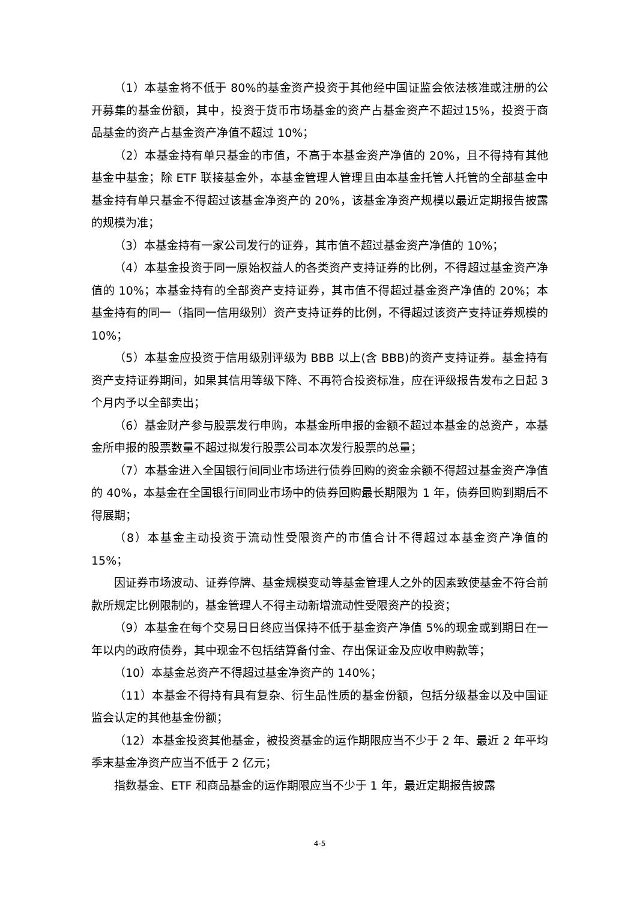（1）本基金将不低于 80%的基金资产投资于其他经中国证监会依法核准或注册的公开募集的基金份额，其中，投资于货币市场基金的资产占基金资产不超过15%，投资于商品基金的资产占基金资产净值不超过 10%；
（2）本基金持有单只基金的市值，不高于本基金资产净值的 20%，且不得持有其他基金中基金；除 ETF 联接基金外，本基金管理人管理且由本基金托管人托管的全部基金中基金持有单只基金不得超过该基金净资产的 20%，该基金净资产规模以最近定期报告披露的规模为准；
（3）本基金持有一家公司发行的证券，其市值不超过基金资产净值的 10%；
（4）本基金投资于同一原始权益人的各类资产支持证券的比例，不得超过基金资产净值的 10%；本基金持有的全部资产支持证券，其市值不得超过基金资产净值的 20%；本基金持有的同一（指同一信用级别）资产支持证券的比例，不得超过该资产支持证券规模的 10%；
（5）本基金应投资于信用级别评级为 BBB 以上(含 BBB)的资产支持证券。基金持有资产支持证券期间，如果其信用等级下降、不再符合投资标准，应在评级报告发布之日起 3 个月内予以全部卖出；
（6）基金财产参与股票发行申购，本基金所申报的金额不超过本基金的总资产，本基金所申报的股票数量不超过拟发行股票公司本次发行股票的总量；
（7）本基金进入全国银行间同业市场进行债券回购的资金余额不得超过基金资产净值的 40%，本基金在全国银行间同业市场中的债券回购最长期限为 1 年，债券回购到期后不得展期；
（8）本基金主动投资于流动性受限资产的市值合计不得超过本基金资产净值的 15%；
因证券市场波动、证券停牌、基金规模变动等基金管理人之外的因素致使基金不符合前款所规定比例限制的，基金管理人不得主动新增流动性受限资产的投资；
（9）本基金在每个交易日日终应当保持不低于基金资产净值 5%的现金或到期日在一年以内的政府债券，其中现金不包括结算备付金、存出保证金及应收申购款等；
（10）本基金总资产不得超过基金净资产的 140%；
（11）本基金不得持有具有复杂、衍生品性质的基金份额，包括分级基金以及中国证监会认定的其他基金份额；
（12）本基金投资其他基金，被投资基金的运作期限应当不少于 2 年、最近 2 年平均季末基金净资产应当不低于 2 亿元；
指数基金、ETF 和商品基金的运作期限应当不少于 1 年，最近定期报告披露
4-5